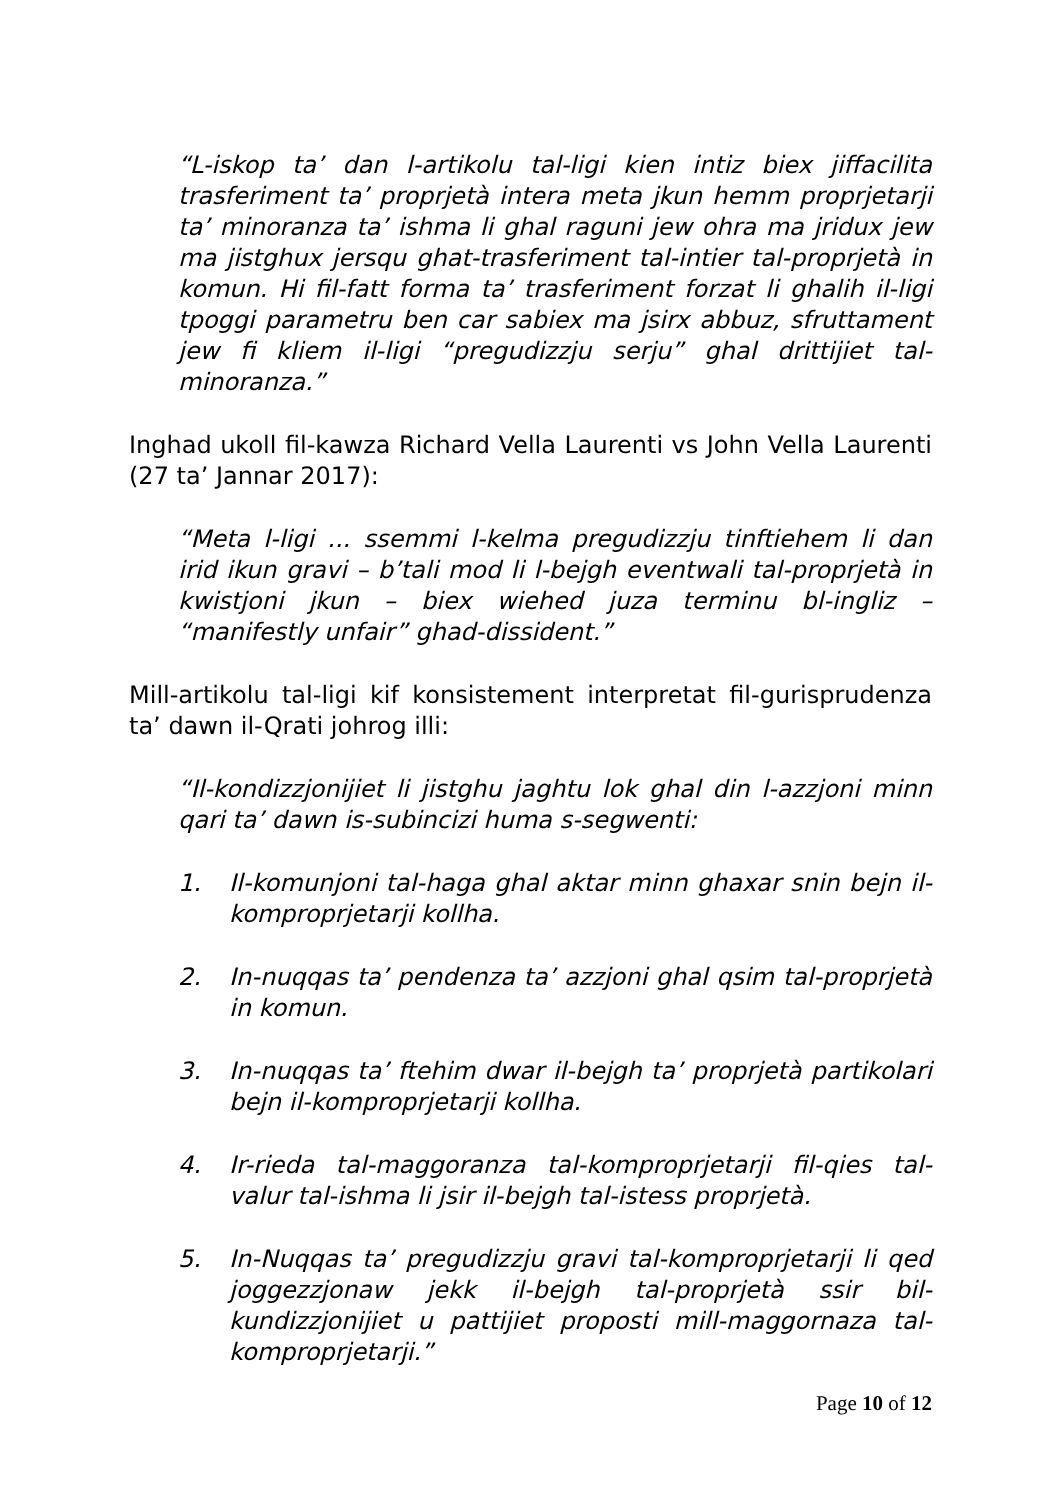“L-iskop ta’ dan l-artikolu tal-ligi kien intiz biex jiffacilita trasferiment ta’ proprjetà intera meta jkun hemm proprjetarji ta’ minoranza ta’ ishma li ghal raguni jew ohra ma jridux jew ma jistghux jersqu ghat-trasferiment tal-intier tal-proprjetà in komun. Hi fil-fatt forma ta’ trasferiment forzat li ghalih il-ligi tpoggi parametru ben car sabiex ma jsirx abbuz, sfruttament jew fi kliem il-ligi “pregudizzju serju” ghal drittijiet tal-minoranza.”
Inghad ukoll fil-kawza Richard Vella Laurenti vs John Vella Laurenti (27 ta’ Jannar 2017):
“Meta l-ligi ... ssemmi l-kelma pregudizzju tinftiehem li dan irid ikun gravi – b’tali mod li l-bejgh eventwali tal-proprjetà in kwistjoni jkun – biex wiehed juza terminu bl-ingliz – “manifestly unfair” ghad-dissident.”
Mill-artikolu tal-ligi kif konsistement interpretat fil-gurisprudenza ta’ dawn il-Qrati johrog illi:
“Il-kondizzjonijiet li jistghu jaghtu lok ghal din l-azzjoni minn qari ta’ dawn is-subincizi huma s-segwenti:
1. Il-komunjoni tal-haga ghal aktar minn ghaxar snin bejn il-komproprjetarji kollha.
2. In-nuqqas ta’ pendenza ta’ azzjoni ghal qsim tal-proprjetà in komun.
3. In-nuqqas ta’ ftehim dwar il-bejgh ta’ proprjetà partikolari bejn il-komproprjetarji kollha.
4. Ir-rieda tal-maggoranza tal-komproprjetarji fil-qies tal-valur tal-ishma li jsir il-bejgh tal-istess proprjetà.
5. In-Nuqqas ta’ pregudizzju gravi tal-komproprjetarji li qed joggezzjonaw jekk il-bejgh tal-proprjetà ssir bil-kundizzjonijiet u pattijiet proposti mill-maggornaza tal-komproprjetarji.”
Page 10 of 12